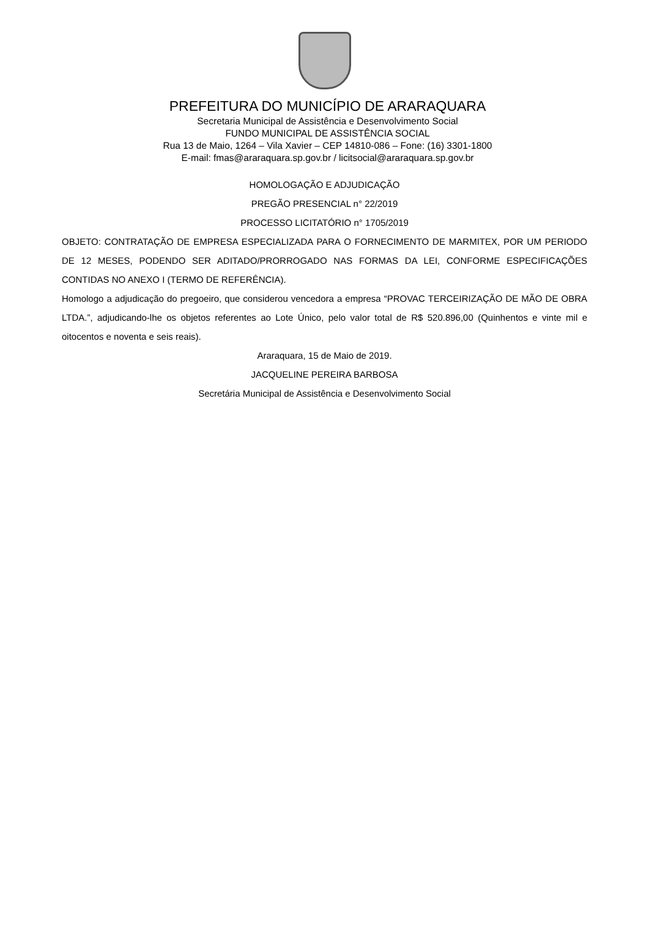PREFEITURA DO MUNICÍPIO DE ARARAQUARA
Secretaria Municipal de Assistência e Desenvolvimento Social
FUNDO MUNICIPAL DE ASSISTÊNCIA SOCIAL
Rua 13 de Maio, 1264 – Vila Xavier – CEP 14810-086 – Fone: (16) 3301-1800
E-mail: fmas@araraquara.sp.gov.br / licitsocial@araraquara.sp.gov.br
HOMOLOGAÇÃO E ADJUDICAÇÃO
PREGÃO PRESENCIAL n° 22/2019
PROCESSO LICITATÓRIO n° 1705/2019
OBJETO: CONTRATAÇÃO DE EMPRESA ESPECIALIZADA PARA O FORNECIMENTO DE MARMITEX, POR UM PERIODO DE 12 MESES, PODENDO SER ADITADO/PRORROGADO NAS FORMAS DA LEI, CONFORME ESPECIFICAÇÕES CONTIDAS NO ANEXO I (TERMO DE REFERÊNCIA).
Homologo a adjudicação do pregoeiro, que considerou vencedora a empresa “PROVAC TERCEIRIZAÇÃO DE MÃO DE OBRA LTDA.”, adjudicando-lhe os objetos referentes ao Lote Único, pelo valor total de R$ 520.896,00 (Quinhentos e vinte mil e oitocentos e noventa e seis reais).
Araraquara, 15 de Maio de 2019.
JACQUELINE PEREIRA BARBOSA
Secretária Municipal de Assistência e Desenvolvimento Social